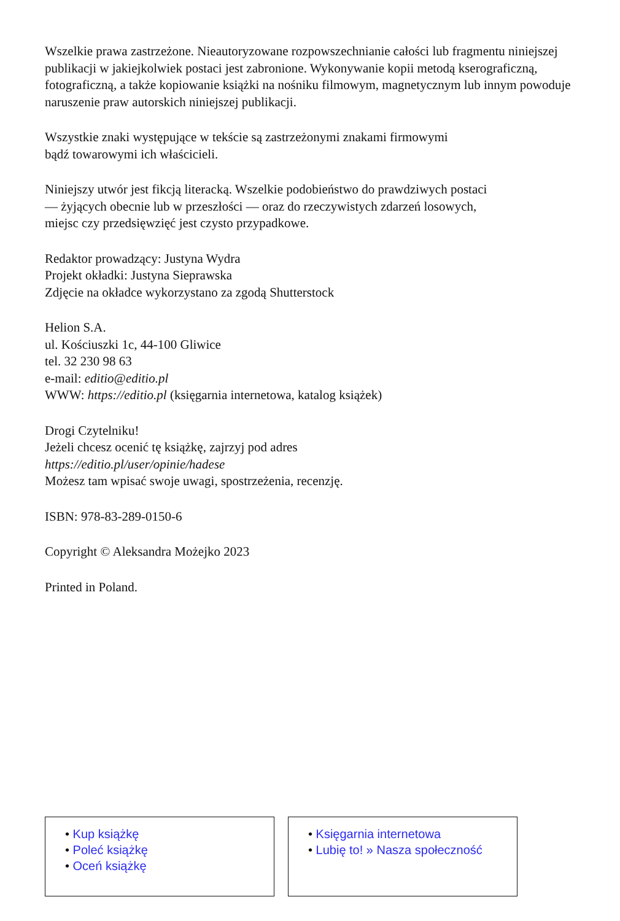Wszelkie prawa zastrzeżone. Nieautoryzowane rozpowszechnianie całości lub fragmentu niniejszej publikacji w jakiejkolwiek postaci jest zabronione. Wykonywanie kopii metodą kserograficzną, fotograficzną, a także kopiowanie książki na nośniku filmowym, magnetycznym lub innym powoduje naruszenie praw autorskich niniejszej publikacji.
Wszystkie znaki występujące w tekście są zastrzeżonymi znakami firmowymi
bądź towarowymi ich właścicieli.
Niniejszy utwór jest fikcją literacką. Wszelkie podobieństwo do prawdziwych postaci
— żyjących obecnie lub w przeszłości — oraz do rzeczywistych zdarzeń losowych,
miejsc czy przedsięwzięć jest czysto przypadkowe.
Redaktor prowadzący: Justyna Wydra
Projekt okładki: Justyna Sieprawska
Zdjęcie na okładce wykorzystano za zgodą Shutterstock
Helion S.A.
ul. Kościuszki 1c, 44-100 Gliwice
tel. 32 230 98 63
e-mail: editio@editio.pl
WWW: https://editio.pl (księgarnia internetowa, katalog książek)
Drogi Czytelniku!
Jeżeli chcesz ocenić tę książkę, zajrzyj pod adres
https://editio.pl/user/opinie/hadese
Możesz tam wpisać swoje uwagi, spostrzeżenia, recenzję.
ISBN: 978-83-289-0150-6
Copyright © Aleksandra Możejko 2023
Printed in Poland.
• Kup książkę
• Poleć książkę
• Oceń książkę
• Księgarnia internetowa
• Lubię to! » Nasza społeczność